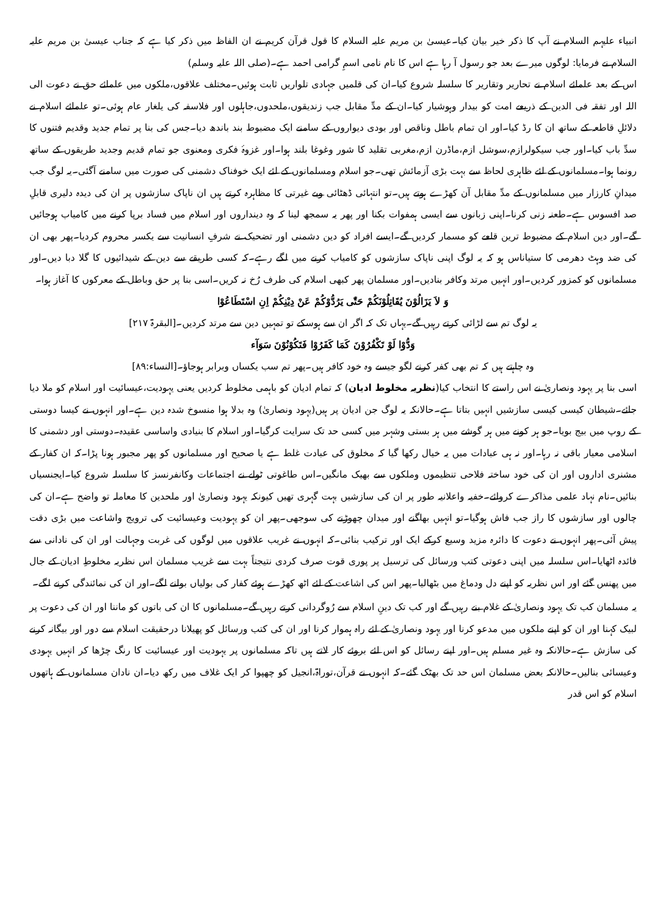انبیاء علیہم السلام نے آپ کا ذکر خیر بیان کیا۔عیسیٰ بن مریم علیہ السلام کا قول قرآن کریم نے ان الفاظ میں ذکر کیا ہے کہ جناب عیسیٰ بن مریم علیہ السلام نے فرمایا: لوگوں میرے بعد جو رسول آ رہا ہے اس کا نام نامی اسمِ گرامی احمد ہے۔(صلی اللہ علیہ وسلم)
اس کے بعد علمائے اسلام نے تحاریر وتقاریر کا سلسلہ شروع کیا۔ان کی قلمیں جہادی تلواریں ثابت ہوئیں۔مختلف علاقوں،ملکوں میں علمائے حق نے دعوت الی اللہ اور تفقہ فی الدین کے ذریعے امت کو بیدار وہوشیار کیا۔ان کے مدِّ مقابل جب زندیقوں،ملحدوں،جاہلوں اور فلاسفہ کی یلغار عام ہوئی۔تو علمائے اسلام نے دلائلِ قاطعہ کے ساتھ ان کا رڈ کیا۔اور ان تمام باطل وناقص اور بودی دیواروں کے سامنے ایک مضبوط بند باندھ دیا۔جس کی بنا پر تمام جدید وقدیم فتنوں کا سدِّ باب کیا۔اور جب سیکولرازم،سوشل ازم،ماڈرن ازم،مغربی تقلید کا شور وغوغا بلند ہوا۔اور غزوۂ فکری ومعنوی جو تمام قدیم وجدید طریقوں کے ساتھ رونما ہوا۔مسلمانوں کے لئے ظاہری لحاظ سے بہت بڑی آزمائش تھی۔جو اسلام ومسلمانوں کے لئے ایک خوفناک دشمنی کی صورت میں سامنے آگئی۔یہ لوگ جب میدانِ کارزار میں مسلمانوں کے مدِّ مقابل آن کھڑے ہوتے ہیں۔تو انتہائی ڈھٹائی وبے غیرتی کا مظاہرہ کرتے ہیں ان ناپاک سازشوں پر ان کی دیدہ دلیری قابلِ صد افسوس ہے۔طعنہ زنی کرنا۔اپنی زبانوں سے ایسی ہمفوات بکنا اور پھر یہ سمجھ لینا کہ وہ دینداروں اور اسلام میں فساد برپا کرنے میں کامیاب ہوجائیں گے۔اور دین اسلام کے مضبوط ترین قلعے کو مسمار کردیں گے۔ایسے افراد کو دین دشمنی اور تضحیک نے شرفِ انسانیت سے یکسر محروم کردیا۔پھر بھی ان کی ضد وہٹ دھرمی کا ستیاناس ہو کہ یہ لوگ اپنی ناپاک سازشوں کو کامیاب کرنے میں لگے رہے۔کہ کسی طریقے سے دین کے شیدائیوں کا گلا دبا دیں۔اور مسلمانوں کو کمزور کردیں۔اور انہیں مرتد وکافر بنادیں۔اور مسلمان پھر کبھی اسلام کی طرف رُخ نہ کریں۔اسی بنا پر حق وباطل کے معرکوں کا آغاز ہوا۔
وَ لاَ يَزَالُوْنَ يُقَاتِلُوْنَكُمْ حَتّٰى يَرُدُّوْكُمْ عَنْ دِيْنِكُمْ اِنِ اسْتَطَاعُوْا
یہ لوگ تم سے لڑائی کرتے رہیں گے۔یہاں تک کہ اگر ان سے ہوسکے تو تمہیں دین سے مرتد کردیں۔[البقرۃ ۲۱۷]
وَدُّوْا لَوْ تَكْفُرُوْنَ كَمَا كَفَرُوْا فَتَكُوْنُوْنَ سَوَآء
وہ چاہتے ہیں کہ تم بھی کفر کرنے لگو جیسے وہ خود کافر ہیں۔پھر تم سب یکساں وبرابر ہوجاؤ۔[النساء:۸۹]
اسی بنا پر یہود ونصاریٰ نے اس راستے کا انتخاب کیا(نظریہ مخلوط ادیان) کہ تمام ادیان کو باہمی مخلوط کردیں یعنی یہودیت،عیسائیت اور اسلام کو ملا دیا جائے۔شیطان کیسی کیسی سازشیں انہیں بتاتا ہے۔حالانکہ یہ لوگ جن ادیان پر ہیں(یہود ونصاریٰ) وہ بدلا ہوا منسوخ شدہ دین ہے۔اور انہوں نے کیسا دوستی کے روپ میں بیج بویا۔جو ہر کونے میں ہر گوشے میں ہر بستی وشہر میں کسی حد تک سرایت کرگیا۔اور اسلام کا بنیادی واساسی عقیدہ۔دوستی اور دشمنی کا اسلامی معیار باقی نہ رہا۔اور نہ ہی عبادات میں یہ خیال رکھا گیا کہ مخلوق کی عبادت غلط ہے یا صحیح اور مسلمانوں کو پھر مجبور ہونا پڑا۔کہ ان کفار کے مشنری اداروں اور ان کی خود ساختہ فلاحی تنظیموں وملکوں سے بھیک مانگیں۔اس طاغوتی ٹولے نے اجتماعات وکانفرنسز کا سلسلہ شروع کیا۔ایجنسیاں بنائیں۔نام نہاد علمی مذاکرے کروائے۔خفیہ واعلانیہ طور پر ان کی سازشیں بہت گہری تھیں کیونکہ یہود ونصاریٰ اور ملحدین کا معاملہ تو واضح ہے۔ان کی چالوں اور سازشوں کا راز جب فاش ہوگیا۔تو انہیں بھاگنے اور میدان چھوڑنے کی سوجھی۔پھر ان کو یہودیت وعیسائیت کی ترویج واشاعت میں بڑی دقت پیش آئی۔پھر انہوں نے دعوت کا دائرہ مزید وسیع کرکے ایک اور ترکیب بنائی۔کہ انہوں نے غریب علاقوں میں لوگوں کی غربت وجہالت اور ان کی نادانی سے فائدہ اٹھایا۔اس سلسلہ میں اپنی دعوتی کتب ورسائل کی ترسیل پر پوری قوت صرف کردی نتیجتاً بہت سے غریب مسلمان اس نظریہ مخلوطِ ادیان کے جال میں پھنس گئے اور اس نظریہ کو اپنے دل ودماغ میں بٹھالیا۔پھر اس کی اشاعت کے لئے اٹھ کھڑے ہوئے کفار کی بولیاں بولنے لگے۔اور ان کی نمائندگی کرنے لگے۔
یہ مسلمان کب تک یہود ونصاریٰ کے غلام بنے رہیں گے اور کب تک دینِ اسلام سے رُوگردانی کرتے رہیں گے۔مسلمانوں کا ان کی باتوں کو ماننا اور ان کی دعوت پر لبیک کہنا اور ان کو اپنے ملکوں میں مدعو کرنا اور یہود ونصاریٰ کے لئے راہ ہموار کرنا اور ان کی کتب ورسائل کو پھیلانا درحقیقت اسلام سے دور اور بیگانہ کرنے کی سازش ہے۔حالانکہ وہ غیر مسلم ہیں۔اور اپنے رسائل کو اس لئے بروئے کار لاتے ہیں تاکہ مسلمانوں پر یہودیت اور عیسائیت کا رنگ چڑھا کر انہیں یہودی وعیسائی بنالیں۔حالانکہ بعض مسلمان اس حد تک بھٹک گئے۔کہ انہوں نے قرآن،توراۃ،انجیل کو چھپوا کر ایک غلاف میں رکھ دیا۔ان نادان مسلمانوں کے ہاتھوں اسلام کو اس قدر